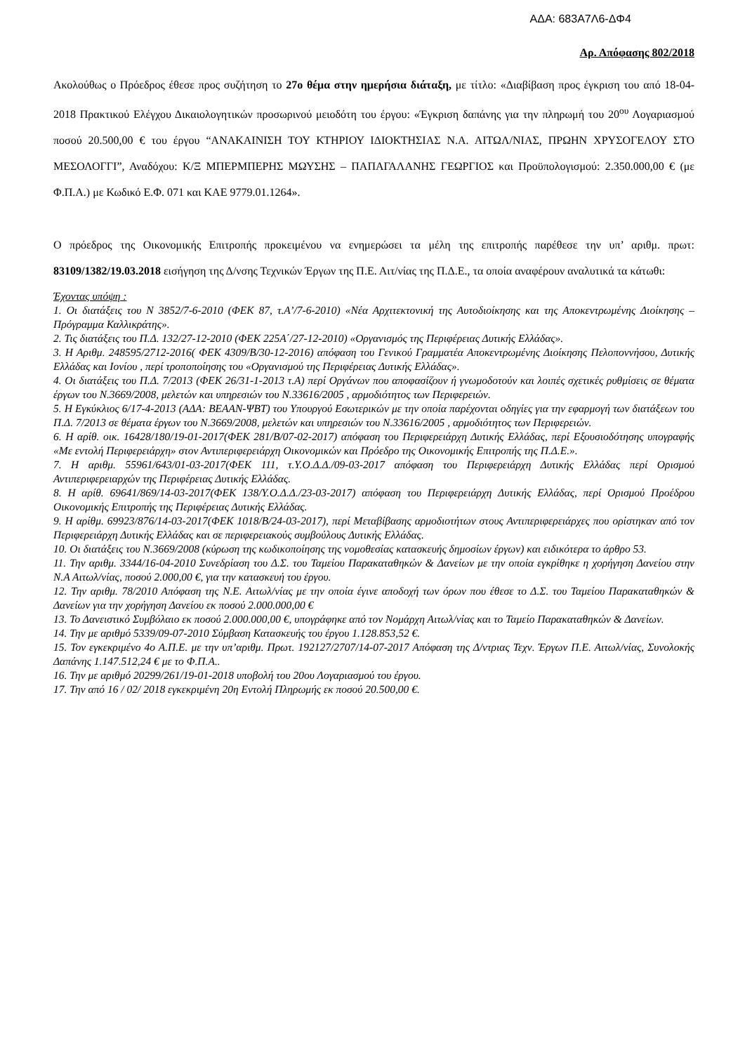ΑΔΑ: 683Α7Λ6-ΔΦ4
Αρ. Απόφασης 802/2018
Ακολούθως ο Πρόεδρος έθεσε προς συζήτηση το 27ο θέμα στην ημερήσια διάταξη, με τίτλο: «Διαβίβαση προς έγκριση του από 18-04-2018 Πρακτικού Ελέγχου Δικαιολογητικών προσωρινού μειοδότη του έργου: «Έγκριση δαπάνης για την πληρωμή του 20<sup>ου</sup> Λογαριασμού ποσού 20.500,00 € του έργου “ΑΝΑΚΑΙΝΙΣΗ ΤΟΥ ΚΤΗΡΙΟΥ ΙΔΙΟΚΤΗΣΙΑΣ Ν.Α. ΑΙΤΩΛ/ΝΙΑΣ, ΠΡΩΗΝ ΧΡΥΣΟΓΕΛΟΥ ΣΤΟ ΜΕΣΟΛΟΓΓΙ”, Αναδόχου: Κ/Ξ ΜΠΕΡΜΠΕΡΗΣ ΜΩΥΣΗΣ – ΠΑΠΑΓΑΛΑΝΗΣ ΓΕΩΡΓΙΟΣ και Προϋπολογισμού: 2.350.000,00 € (με Φ.Π.Α.) με Κωδικό Ε.Φ. 071 και ΚΑΕ 9779.01.1264».
Ο πρόεδρος της Οικονομικής Επιτροπής προκειμένου να ενημερώσει τα μέλη της επιτροπής παρέθεσε την υπ’ αριθμ. πρωτ: 83109/1382/19.03.2018 εισήγηση της Δ/νσης Τεχνικών Έργων της Π.Ε. Αιτ/νίας της Π.Δ.Ε., τα οποία αναφέρουν αναλυτικά τα κάτωθι:
Έχοντας υπόψη :
1. Οι διατάξεις του Ν 3852/7-6-2010 (ΦΕΚ 87, τ.Α’/7-6-2010) «Νέα Αρχιτεκτονική της Αυτοδιοίκησης και της Αποκεντρωμένης Διοίκησης – Πρόγραμμα Καλλικράτης».
2. Τις διατάξεις του Π.Δ. 132/27-12-2010 (ΦΕΚ 225Α΄/27-12-2010) «Οργανισμός της Περιφέρειας Δυτικής Ελλάδας».
3. Η Αριθμ. 248595/2712-2016( ΦΕΚ 4309/Β/30-12-2016) απόφαση του Γενικού Γραμματέα Αποκεντρωμένης Διοίκησης Πελοποννήσου, Δυτικής Ελλάδας και Ιονίου , περί τροποποίησης του «Οργανισμού της Περιφέρειας Δυτικής Ελλάδας».
4. Οι διατάξεις του Π.Δ. 7/2013 (ΦΕΚ 26/31-1-2013 τ.Α) περί Οργάνων που αποφασίζουν ή γνωμοδοτούν και λοιπές σχετικές ρυθμίσεις σε θέματα έργων του Ν.3669/2008, μελετών και υπηρεσιών του Ν.33616/2005 , αρμοδιότητος των Περιφερειών.
5. Η Εγκύκλιος 6/17-4-2013 (ΑΔΑ: ΒΕΑΑΝ-ΨΒΤ) του Υπουργού Εσωτερικών με την οποία παρέχονται οδηγίες για την εφαρμογή των διατάξεων του Π.Δ. 7/2013 σε θέματα έργων του Ν.3669/2008, μελετών και υπηρεσιών του Ν.33616/2005 , αρμοδιότητος των Περιφερειών.
6. Η αρίθ. οικ. 16428/180/19-01-2017(ΦΕΚ 281/Β/07-02-2017) απόφαση του Περιφερειάρχη Δυτικής Ελλάδας, περί Εξουσιοδότησης υπογραφής «Με εντολή Περιφερειάρχη» στον Αντιπεριφερειάρχη Οικονομικών και Πρόεδρο της Οικονομικής Επιτροπής της Π.Δ.Ε.».
7. Η αριθμ. 55961/643/01-03-2017(ΦΕΚ 111, τ.Υ.Ο.Δ.Δ./09-03-2017 απόφαση του Περιφερειάρχη Δυτικής Ελλάδας περί Ορισμού Αντιπεριφερειαρχών της Περιφέρειας Δυτικής Ελλάδας.
8. Η αρίθ. 69641/869/14-03-2017(ΦΕΚ 138/Υ.Ο.Δ.Δ./23-03-2017) απόφαση του Περιφερειάρχη Δυτικής Ελλάδας, περί Ορισμού Προέδρου Οικονομικής Επιτροπής της Περιφέρειας Δυτικής Ελλάδας.
9. Η αρίθμ. 69923/876/14-03-2017(ΦΕΚ 1018/Β/24-03-2017), περί Μεταβίβασης αρμοδιοτήτων στους Αντιπεριφερειάρχες που ορίστηκαν από τον Περιφερειάρχη Δυτικής Ελλάδας και σε περιφερειακούς συμβούλους Δυτικής Ελλάδας.
10. Οι διατάξεις του Ν.3669/2008 (κύρωση της κωδικοποίησης της νομοθεσίας κατασκευής δημοσίων έργων) και ειδικότερα το άρθρο 53.
11. Την αριθμ. 3344/16-04-2010 Συνεδρίαση του Δ.Σ. του Ταμείου Παρακαταθηκών & Δανείων με την οποία εγκρίθηκε η χορήγηση Δανείου στην Ν.Α Αιτωλ/νίας, ποσού 2.000,00 €, για την κατασκευή του έργου.
12. Την αριθμ. 78/2010 Απόφαση της Ν.Ε. Αιτωλ/νίας με την οποία έγινε αποδοχή των όρων που έθεσε το Δ.Σ. του Ταμείου Παρακαταθηκών & Δανείων για την χορήγηση Δανείου εκ ποσού 2.000.000,00 €
13. Το Δανειστικό Συμβόλαιο εκ ποσού 2.000.000,00 €, υπογράφηκε από τον Νομάρχη Αιτωλ/νίας και το Ταμείο Παρακαταθηκών & Δανείων.
14. Την με αριθμό 5339/09-07-2010 Σύμβαση Κατασκευής του έργου 1.128.853,52 €.
15. Τον εγκεκριμένο 4ο Α.Π.Ε. με την υπ’αριθμ. Πρωτ. 192127/2707/14-07-2017 Απόφαση της Δ/ντριας Τεχν. Έργων Π.Ε. Αιτωλ/νίας, Συνολοκής Δαπάνης 1.147.512,24 € με το Φ.Π.Α..
16. Την με αριθμό 20299/261/19-01-2018 υποβολή του 20ου Λογαριασμού του έργου.
17. Την από 16 / 02/ 2018 εγκεκριμένη 20η Εντολή Πληρωμής εκ ποσού 20.500,00 €.